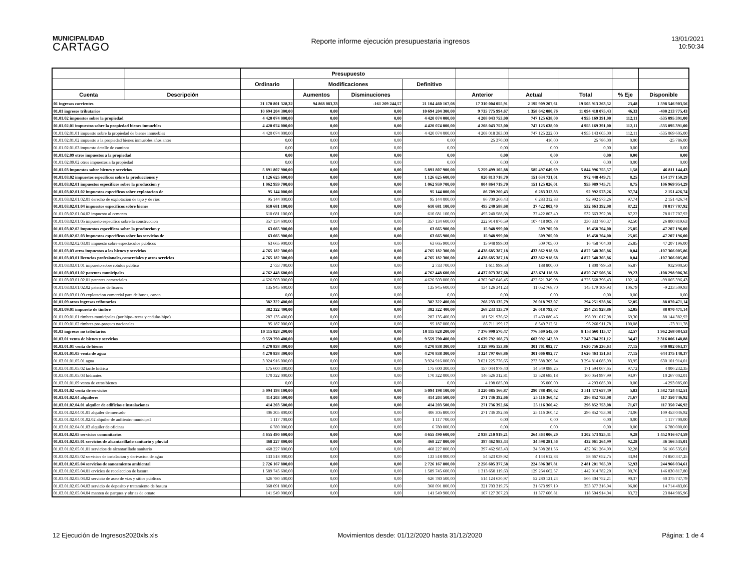MUNICIPALIDAD
CARTAGO
Reporte informe ejecución presupuestaria ingresos
13/01/2021
10:50:34
| | | Presupuesto | | | | | | | | |
| --- | --- | --- | --- | --- | --- | --- | --- | --- | --- | --- |
| | | Ordinario | Modificaciones | | Definitivo | | | | | |
| Cuenta | Descripción | | Aumentos | Disminuciones | | Anterior | Actual | Total | % Eje | Disponible |
| 01 ingresos corrientes | | 21 170 801 328,32 | 94 868 083,33 | -161 209 244,57 | 21 104 460 167,08 | 17 310 004 055,91 | 2 195 909 207,61 | 19 505 913 263,52 | 23,48 | 1 598 546 903,56 |
| 01.01 ingresos tributarios | | 10 694 204 300,00 | 0,00 | 0,00 | 10 694 204 300,00 | 9 735 775 994,67 | 1 358 642 080,76 | 11 094 418 075,43 | 46,33 | -400 213 775,43 |
| 01.01.02 impuestos sobre la propiedad | | 4 420 074 000,00 | 0,00 | 0,00 | 4 420 074 000,00 | 4 208 043 753,00 | 747 125 638,00 | 4 955 169 391,00 | 112,11 | -535 095 391,00 |
| 01.01.02.01 impuestos sobre la propiedad bienes inmuebles | | 4 420 074 000,00 | 0,00 | 0,00 | 4 420 074 000,00 | 4 208 043 753,00 | 747 125 638,00 | 4 955 169 391,00 | 112,11 | -535 095 391,00 |
| 01.01.02.01.01 impuesto sobre la propiedad de bienes inmuebles | | 4 420 074 000,00 | 0,00 | 0,00 | 4 420 074 000,00 | 4 208 018 383,00 | 747 125 222,00 | 4 955 143 605,00 | 112,11 | -535 069 605,00 |
| 01.01.02.01.02 impuesto a la propiedad bienes inmuebles años anter | | 0,00 | 0,00 | 0,00 | 0,00 | 25 370,00 | 416,00 | 25 786,00 | 0,00 | -25 786,00 |
| 01.01.02.01.03 impuesto detalle de caminos | | 0,00 | 0,00 | 0,00 | 0,00 | 0,00 | 0,00 | 0,00 | 0,00 | 0,00 |
| 01.01.02.09 otros impuestos a la propiedad | | 0,00 | 0,00 | 0,00 | 0,00 | 0,00 | 0,00 | 0,00 | 0,00 | 0,00 |
| 01.01.02.09.02 otros impuestos a la propiedad | | 0,00 | 0,00 | 0,00 | 0,00 | 0,00 | 0,00 | 0,00 | 0,00 | 0,00 |
| 01.01.03 impuestos sobre bienes y servicios | | 5 891 807 900,00 | 0,00 | 0,00 | 5 891 807 900,00 | 5 259 499 105,88 | 585 497 649,69 | 5 844 996 755,57 | 1,58 | 46 811 144,43 |
| 01.01.03.02 impuestos especificos sobre la producciones y | | 1 126 625 600,00 | 0,00 | 0,00 | 1 126 625 600,00 | 820 813 718,70 | 151 634 731,01 | 972 448 449,71 | 8,25 | 154 177 150,29 |
| 01.01.03.02.01 impuestos especificos sobre la produccion y | | 1 062 959 700,00 | 0,00 | 0,00 | 1 062 959 700,00 | 804 864 719,70 | 151 125 026,01 | 955 989 745,71 | 8,75 | 106 969 954,29 |
| 01.01.03.02.01.02 impuestos especificos sobre explotacion de | | 95 144 000,00 | 0,00 | 0,00 | 95 144 000,00 | 86 709 260,43 | 6 283 312,83 | 92 992 573,26 | 97,74 | 2 151 426,74 |
| 01.01.03.02.01.02.01 derecho de explotacion de tajo y de rios | | 95 144 000,00 | 0,00 | 0,00 | 95 144 000,00 | 86 709 260,43 | 6 283 312,83 | 92 992 573,26 | 97,74 | 2 151 426,74 |
| 01.01.03.02.01.04 impuestos especificos sobre bienes | | 610 681 100,00 | 0,00 | 0,00 | 610 681 100,00 | 495 240 588,68 | 37 422 803,40 | 532 663 392,08 | 87,22 | 78 017 707,92 |
| 01.01.03.02.01.04.02 impuesto al cemento | | 610 681 100,00 | 0,00 | 0,00 | 610 681 100,00 | 495 240 588,68 | 37 422 803,40 | 532 663 392,08 | 87,22 | 78 017 707,92 |
| 01.01.03.02.01.05 impuesto especifico sobre la construccion | | 357 134 600,00 | 0,00 | 0,00 | 357 134 600,00 | 222 914 870,59 | 107 418 909,78 | 330 333 780,37 | 92,50 | 26 800 819,63 |
| 01.01.03.02.02 impuestos especificos sobre la produccion y | | 63 665 900,00 | 0,00 | 0,00 | 63 665 900,00 | 15 948 999,00 | 509 705,00 | 16 458 704,00 | 25,85 | 47 207 196,00 |
| 01.01.03.02.02.03 impuestos especificos sobre los servicios de | | 63 665 900,00 | 0,00 | 0,00 | 63 665 900,00 | 15 948 999,00 | 509 705,00 | 16 458 704,00 | 25,85 | 47 207 196,00 |
| 01.01.03.02.02.03.01 impuesto sobre espectaculos publicos | | 63 665 900,00 | 0,00 | 0,00 | 63 665 900,00 | 15 948 999,00 | 509 705,00 | 16 458 704,00 | 25,85 | 47 207 196,00 |
| 01.01.03.03 otros impuestos a los bienes y servicios | | 4 765 182 300,00 | 0,00 | 0,00 | 4 765 182 300,00 | 4 438 685 387,18 | 433 862 918,68 | 4 872 548 305,86 | 0,04 | -107 366 005,86 |
| 01.01.03.03.01 licencias profesionales,comerciales y otros servicios | | 4 765 182 300,00 | 0,00 | 0,00 | 4 765 182 300,00 | 4 438 685 387,18 | 433 862 918,68 | 4 872 548 305,86 | 0,04 | -107 366 005,86 |
| 01.01.03.03.01.01 impuesto sobre rotulos publico | | 2 733 700,00 | 0,00 | 0,00 | 2 733 700,00 | 1 611 999,50 | 188 800,00 | 1 800 799,50 | 65,87 | 932 900,50 |
| 01.01.03.03.01.02 patentes municipales | | 4 762 448 600,00 | 0,00 | 0,00 | 4 762 448 600,00 | 4 437 073 387,68 | 433 674 118,68 | 4 870 747 506,36 | 99,23 | -108 298 906,36 |
| 01.01.03.03.01.02.01 patentes comerciales | | 4 626 503 000,00 | 0,00 | 0,00 | 4 626 503 000,00 | 4 302 947 046,45 | 422 621 349,98 | 4 725 568 396,43 | 102,14 | -99 065 396,43 |
| 01.01.03.03.01.02.02 patentes de licores | | 135 945 600,00 | 0,00 | 0,00 | 135 945 600,00 | 134 126 341,23 | 11 052 768,70 | 145 179 109,93 | 106,79 | -9 233 509,93 |
| 01.01.03.03.01.09 explotacion comercial para de buses, canon | | 0,00 | 0,00 | 0,00 | 0,00 | 0,00 | 0,00 | 0,00 | 0,00 | 0,00 |
| 01.01.09 otros ingresos tributarios | | 382 322 400,00 | 0,00 | 0,00 | 382 322 400,00 | 268 233 135,79 | 26 018 793,07 | 294 251 928,86 | 52,05 | 88 070 471,14 |
| 01.01.09.01 impuesto de timbre | | 382 322 400,00 | 0,00 | 0,00 | 382 322 400,00 | 268 233 135,79 | 26 018 793,07 | 294 251 928,86 | 52,05 | 88 070 471,14 |
| 01.01.09.01.01 timbres municipales (por hipo- tecas y cedulas hipo) | | 287 135 400,00 | 0,00 | 0,00 | 287 135 400,00 | 181 521 936,62 | 17 469 080,46 | 198 991 017,08 | 69,30 | 88 144 382,92 |
| 01.01.09.01.02 timbres pro-parques nacionales | | 95 187 000,00 | 0,00 | 0,00 | 95 187 000,00 | 86 711 199,17 | 8 549 712,61 | 95 260 911,78 | 100,08 | -73 911,78 |
| 01.03 ingresos no tributarios | | 10 115 828 200,00 | 0,00 | 0,00 | 10 115 828 200,00 | 7 376 990 570,47 | 776 569 545,00 | 8 153 560 115,47 | 32,57 | 1 962 268 084,53 |
| 01.03.01 venta de bienes y servicios | | 9 559 790 400,00 | 0,00 | 0,00 | 9 559 790 400,00 | 6 639 792 108,73 | 603 992 142,39 | 7 243 784 251,12 | 34,47 | 2 316 006 148,88 |
| 01.03.01.01 venta de bienes | | 4 270 838 300,00 | 0,00 | 0,00 | 4 270 838 300,00 | 3 328 995 153,86 | 301 761 082,77 | 3 630 756 236,63 | 77,15 | 640 082 063,37 |
| 01.03.01.01.05 venta de agua | | 4 270 838 300,00 | 0,00 | 0,00 | 4 270 838 300,00 | 3 324 797 068,86 | 301 666 082,77 | 3 626 463 151,63 | 77,15 | 644 375 148,37 |
| 01.03.01.01.05.01 agua | | 3 924 916 000,00 | 0,00 | 0,00 | 3 924 916 000,00 | 3 021 225 776,65 | 273 588 309,34 | 3 294 814 085,99 | 83,95 | 630 101 914,01 |
| 01.03.01.01.05.02 tarife hidrica | | 175 600 300,00 | 0,00 | 0,00 | 175 600 300,00 | 157 044 979,40 | 14 549 088,25 | 171 594 067,65 | 97,72 | 4 006 232,35 |
| 01.03.01.01.05.03 hidrantes | | 170 322 000,00 | 0,00 | 0,00 | 170 322 000,00 | 146 526 312,81 | 13 528 685,18 | 160 054 997,99 | 93,97 | 10 267 002,01 |
| 01.03.01.01.09 venta de otros bienes | | 0,00 | 0,00 | 0,00 | 0,00 | 4 198 085,00 | 95 000,00 | 4 293 085,00 | 0,00 | -4 293 085,00 |
| 01.03.01.02 venta de servicios | | 5 094 198 100,00 | 0,00 | 0,00 | 5 094 198 100,00 | 3 220 685 166,87 | 290 788 490,62 | 3 511 473 657,49 | 5,83 | 1 582 724 442,51 |
| 01.03.01.02.04 alquileres | | 414 203 500,00 | 0,00 | 0,00 | 414 203 500,00 | 271 736 392,66 | 25 116 360,42 | 296 852 753,08 | 71,67 | 117 350 746,92 |
| 01.03.01.02.04.01 alquiler de edificios e instalaciones | | 414 203 500,00 | 0,00 | 0,00 | 414 203 500,00 | 271 736 392,66 | 25 116 360,42 | 296 852 753,08 | 71,67 | 117 350 746,92 |
| 01.03.01.02.04.01.01 alquiler de mercado | | 406 305 800,00 | 0,00 | 0,00 | 406 305 800,00 | 271 736 392,66 | 25 116 360,42 | 296 852 753,08 | 73,06 | 109 453 046,92 |
| 01.03.01.02.04.01.02.02 alquiler de anfiteatro municipal | | 1 117 700,00 | 0,00 | 0,00 | 1 117 700,00 | 0,00 | 0,00 | 0,00 | 0,00 | 1 117 700,00 |
| 01.03.01.02.04.01.03 alquiler de oficinas | | 6 780 000,00 | 0,00 | 0,00 | 6 780 000,00 | 0,00 | 0,00 | 0,00 | 0,00 | 6 780 000,00 |
| 01.03.01.02.05 servicios comunitarios | | 4 655 490 600,00 | 0,00 | 0,00 | 4 655 490 600,00 | 2 938 210 919,21 | 264 363 006,20 | 3 202 573 925,41 | 9,28 | 1 452 916 674,59 |
| 01.03.01.02.05.01 servicios de alcantarillado sanitario y pluvial | | 468 227 800,00 | 0,00 | 0,00 | 468 227 800,00 | 397 462 983,43 | 34 598 281,56 | 432 061 264,99 | 92,28 | 36 166 535,01 |
| 01.03.01.02.05.01.01 servicios de alcantarillado sanitario | | 468 227 800,00 | 0,00 | 0,00 | 468 227 800,00 | 397 462 983,43 | 34 598 281,56 | 432 061 264,99 | 92,28 | 36 166 535,01 |
| 01.03.01.02.05.02 servicios de instalacion y derivacion de agua | | 133 518 000,00 | 0,00 | 0,00 | 133 518 000,00 | 54 523 039,92 | 4 144 612,83 | 58 667 652,75 | 43,94 | 74 850 347,25 |
| 01.03.01.02.05.04 servicios de saneamiento ambiental | | 2 726 167 800,00 | 0,00 | 0,00 | 2 726 167 800,00 | 2 256 605 377,58 | 224 596 387,81 | 2 481 201 765,39 | 52,93 | 244 966 034,61 |
| 01.03.01.02.05.04.01 ervicios de recoleccion de basura | | 1 589 745 600,00 | 0,00 | 0,00 | 1 589 745 600,00 | 1 313 650 119,63 | 129 264 662,57 | 1 442 914 782,20 | 90,76 | 146 830 817,80 |
| 01.03.01.02.05.04.02 servicio de aseo de vias y sitios publicos | | 626 780 500,00 | 0,00 | 0,00 | 626 780 500,00 | 514 124 630,97 | 52 280 121,24 | 566 404 752,21 | 90,37 | 60 375 747,79 |
| 01.03.01.02.05.04.03 servicio de deposito y tratamiento de basura | | 368 091 800,00 | 0,00 | 0,00 | 368 091 800,00 | 321 703 319,75 | 31 673 997,19 | 353 377 316,94 | 96,00 | 14 714 483,06 |
| 01.03.01.02.05.04.04 manten de parques y obr as de ornato | | 141 549 900,00 | 0,00 | 0,00 | 141 549 900,00 | 107 127 307,23 | 11 377 606,81 | 118 504 914,04 | 83,72 | 23 044 985,96 |
12 Ejecución de Ingresos2020xls.xls Movimientos desde: 01/12/2020 hasta 31/12/2020 Página: 1 de 4